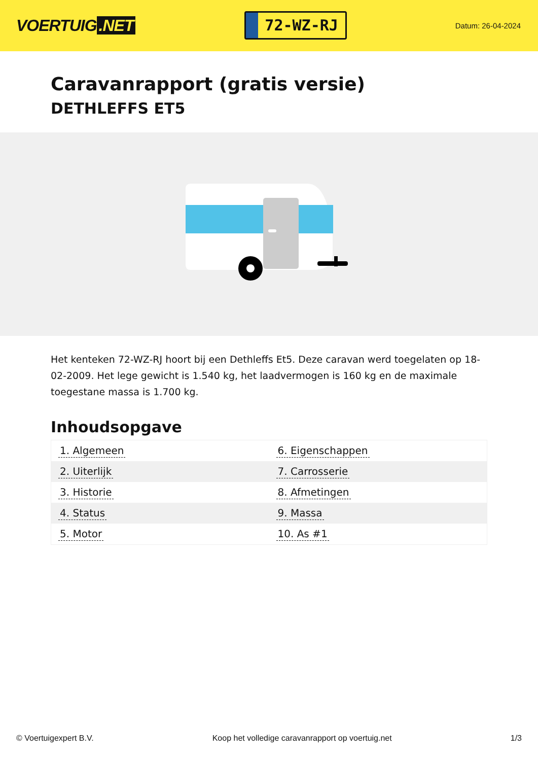VOERTUIG.NET
72-WZ-RJ
Datum: 26-04-2024
Caravanrapport (gratis versie)
DETHLEFFS ET5
Het kenteken 72-WZ-RJ hoort bij een Dethleffs Et5. Deze caravan werd toegelaten op 18-02-2009. Het lege gewicht is 1.540 kg, het laadvermogen is 160 kg en de maximale toegestane massa is 1.700 kg.
Inhoudsopgave
| 1. Algemeen | 6. Eigenschappen |
| 2. Uiterlijk | 7. Carrosserie |
| 3. Historie | 8. Afmetingen |
| 4. Status | 9. Massa |
| 5. Motor | 10. As #1 |
© Voertuigexpert B.V. Koop het volledige caravanrapport op voertuig.net 1/3